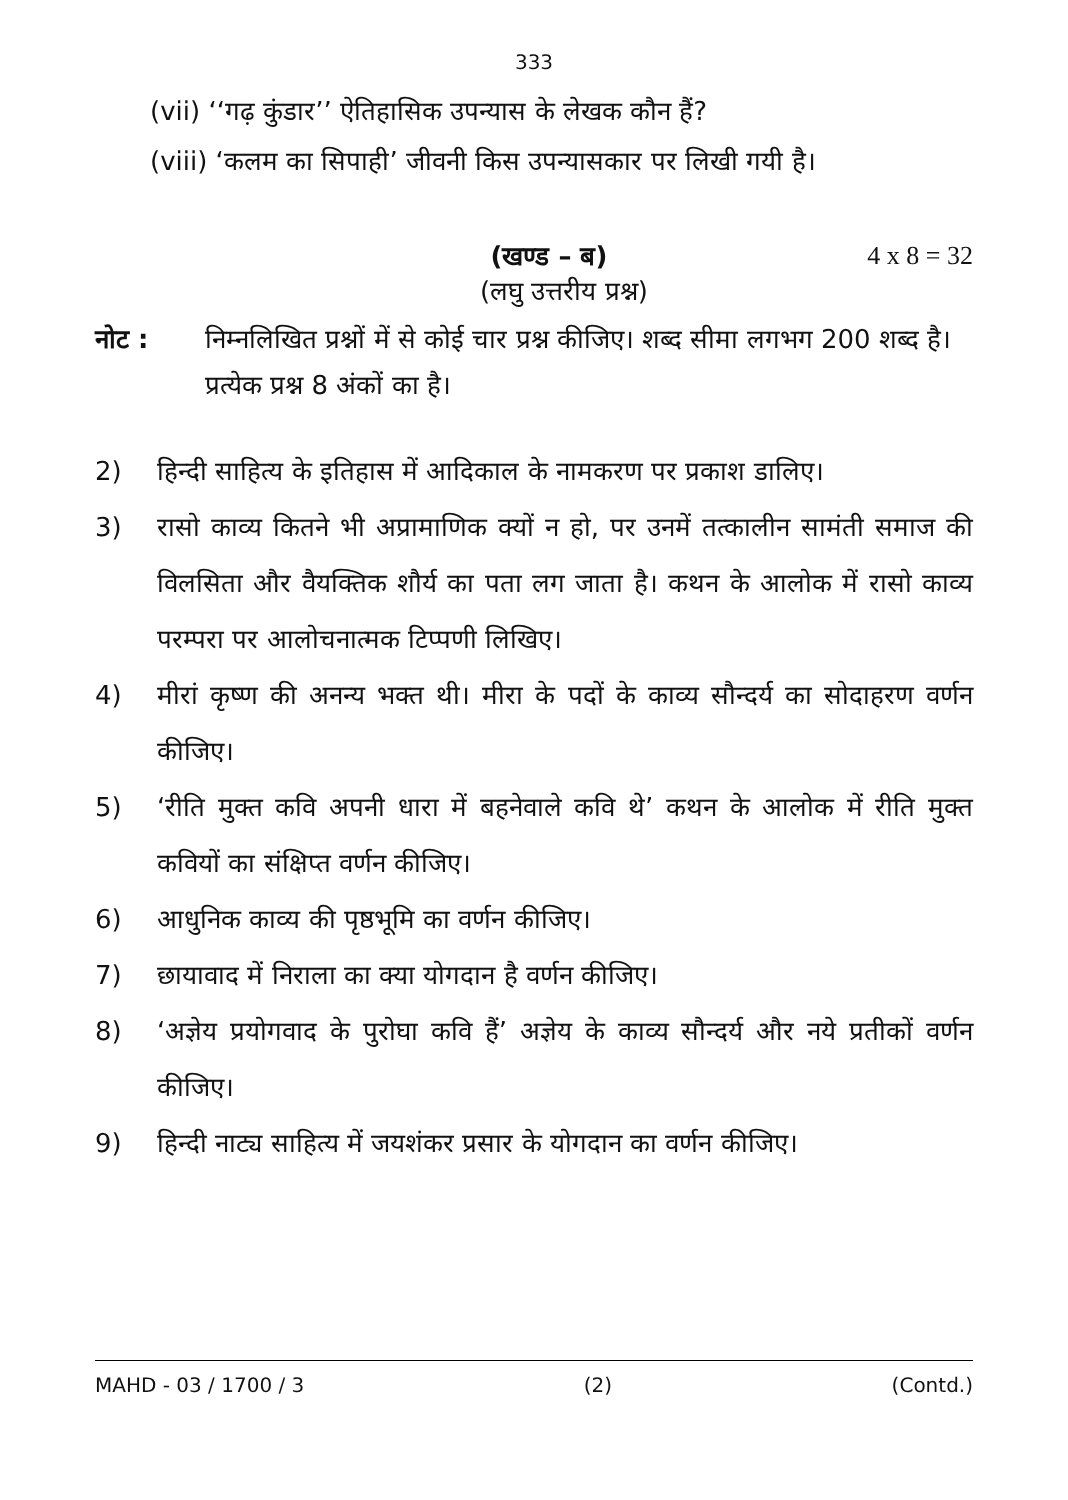333
(vii) ‘‘गढ़ कुंडार’’ ऐतिहासिक उपन्यास के लेखक कौन हैं?
(viii) ‘कलम का सिपाही’ जीवनी किस उपन्यासकार पर लिखी गयी है।
(खण्ड – ब) 4 x 8 = 32
(लघु उत्तरीय प्रश्न)
नोट : निम्नलिखित प्रश्नों में से कोई चार प्रश्न कीजिए। शब्द सीमा लगभग 200 शब्द है। प्रत्येक प्रश्न 8 अंकों का है।
2) हिन्दी साहित्य के इतिहास में आदिकाल के नामकरण पर प्रकाश डालिए।
3) रासो काव्य कितने भी अप्रामाणिक क्यों न हो, पर उनमें तत्कालीन सामंती समाज की विलसिता और वैयक्तिक शौर्य का पता लग जाता है। कथन के आलोक में रासो काव्य परम्परा पर आलोचनात्मक टिप्पणी लिखिए।
4) मीरां कृष्ण की अनन्य भक्त थी। मीरा के पदों के काव्य सौन्दर्य का सोदाहरण वर्णन कीजिए।
5) ‘रीति मुक्त कवि अपनी धारा में बहनेवाले कवि थे’ कथन के आलोक में रीति मुक्त कवियों का संक्षिप्त वर्णन कीजिए।
6) आधुनिक काव्य की पृष्ठभूमि का वर्णन कीजिए।
7) छायावाद में निराला का क्या योगदान है वर्णन कीजिए।
8) ‘अज्ञेय प्रयोगवाद के पुरोघा कवि हैं’ अज्ञेय के काव्य सौन्दर्य और नये प्रतीकों वर्णन कीजिए।
9) हिन्दी नाट्य साहित्य में जयशंकर प्रसार के योगदान का वर्णन कीजिए।
MAHD - 03 / 1700 / 3 (2) (Contd.)